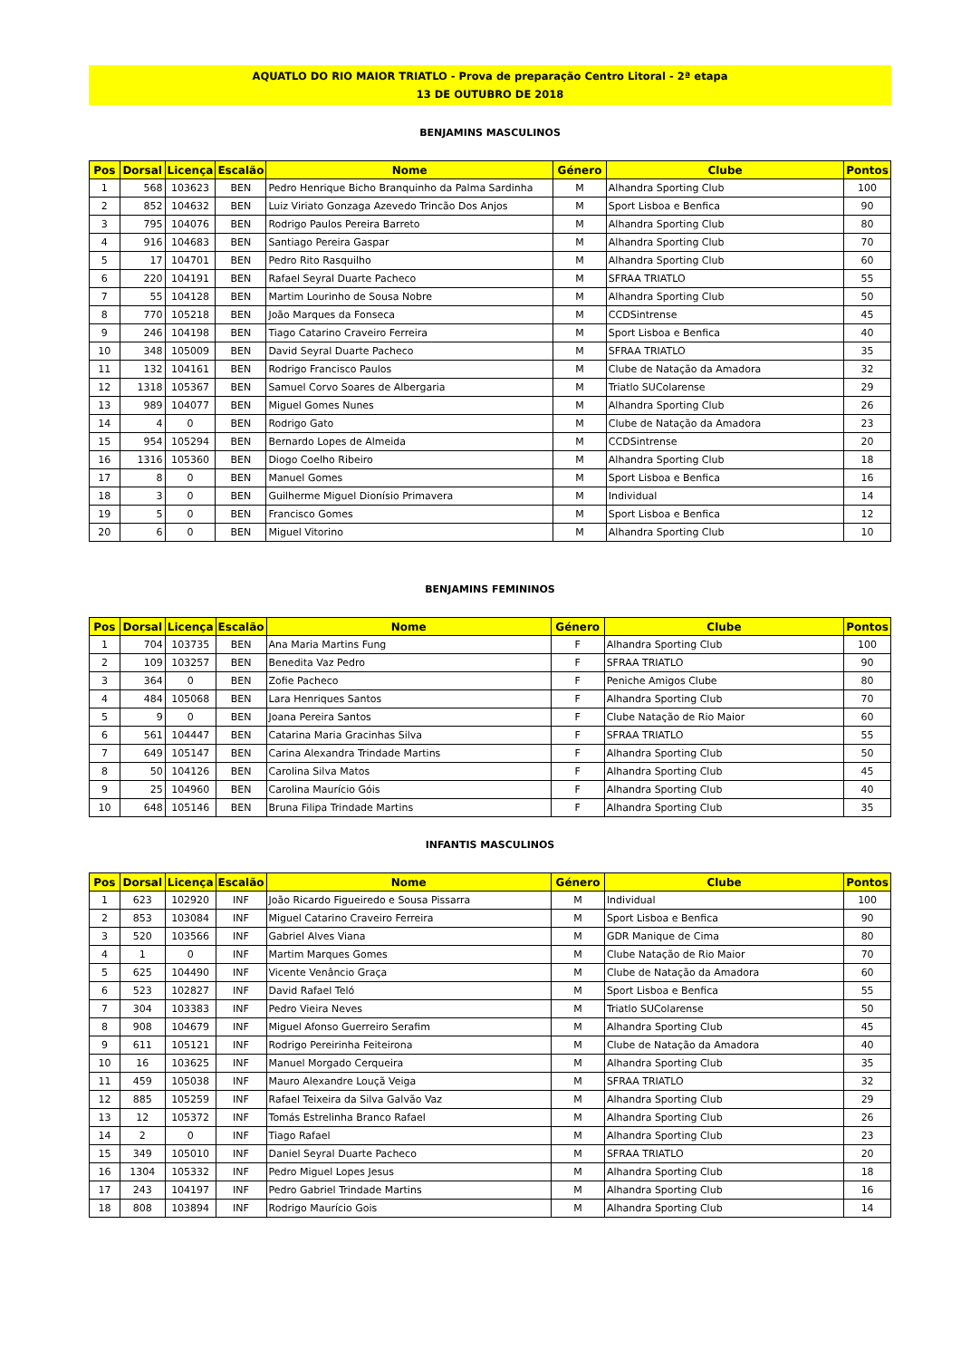AQUATLO DO RIO MAIOR TRIATLO - Prova de preparação Centro Litoral - 2ª etapa
13 DE OUTUBRO DE 2018
BENJAMINS MASCULINOS
| Pos | Dorsal | Licença | Escalão | Nome | Género | Clube | Pontos |
| --- | --- | --- | --- | --- | --- | --- | --- |
| 1 | 568 | 103623 | BEN | Pedro Henrique Bicho Branquinho da Palma Sardinha | M | Alhandra Sporting Club | 100 |
| 2 | 852 | 104632 | BEN | Luiz Viriato Gonzaga Azevedo Trincão Dos Anjos | M | Sport Lisboa e Benfica | 90 |
| 3 | 795 | 104076 | BEN | Rodrigo Paulos Pereira Barreto | M | Alhandra Sporting Club | 80 |
| 4 | 916 | 104683 | BEN | Santiago Pereira Gaspar | M | Alhandra Sporting Club | 70 |
| 5 | 17 | 104701 | BEN | Pedro Rito Rasquilho | M | Alhandra Sporting Club | 60 |
| 6 | 220 | 104191 | BEN | Rafael Seyral Duarte Pacheco | M | SFRAA TRIATLO | 55 |
| 7 | 55 | 104128 | BEN | Martim Lourinho de Sousa Nobre | M | Alhandra Sporting Club | 50 |
| 8 | 770 | 105218 | BEN | João Marques da Fonseca | M | CCDSintrense | 45 |
| 9 | 246 | 104198 | BEN | Tiago Catarino Craveiro Ferreira | M | Sport Lisboa e Benfica | 40 |
| 10 | 348 | 105009 | BEN | David Seyral Duarte Pacheco | M | SFRAA TRIATLO | 35 |
| 11 | 132 | 104161 | BEN | Rodrigo Francisco Paulos | M | Clube de Natação da Amadora | 32 |
| 12 | 1318 | 105367 | BEN | Samuel Corvo Soares de Albergaria | M | Triatlo SUColarense | 29 |
| 13 | 989 | 104077 | BEN | Miguel Gomes Nunes | M | Alhandra Sporting Club | 26 |
| 14 | 4 | 0 | BEN | Rodrigo Gato | M | Clube de Natação da Amadora | 23 |
| 15 | 954 | 105294 | BEN | Bernardo Lopes de Almeida | M | CCDSintrense | 20 |
| 16 | 1316 | 105360 | BEN | Diogo Coelho Ribeiro | M | Alhandra Sporting Club | 18 |
| 17 | 8 | 0 | BEN | Manuel Gomes | M | Sport Lisboa e Benfica | 16 |
| 18 | 3 | 0 | BEN | Guilherme Miguel Dionísio Primavera | M | Individual | 14 |
| 19 | 5 | 0 | BEN | Francisco Gomes | M | Sport Lisboa e Benfica | 12 |
| 20 | 6 | 0 | BEN | Miguel Vitorino | M | Alhandra Sporting Club | 10 |
BENJAMINS FEMININOS
| Pos | Dorsal | Licença | Escalão | Nome | Género | Clube | Pontos |
| --- | --- | --- | --- | --- | --- | --- | --- |
| 1 | 704 | 103735 | BEN | Ana Maria Martins Fung | F | Alhandra Sporting Club | 100 |
| 2 | 109 | 103257 | BEN | Benedita Vaz Pedro | F | SFRAA TRIATLO | 90 |
| 3 | 364 | 0 | BEN | Zofie Pacheco | F | Peniche Amigos Clube | 80 |
| 4 | 484 | 105068 | BEN | Lara Henriques Santos | F | Alhandra Sporting Club | 70 |
| 5 | 9 | 0 | BEN | Joana Pereira Santos | F | Clube Natação de Rio Maior | 60 |
| 6 | 561 | 104447 | BEN | Catarina Maria Gracinhas Silva | F | SFRAA TRIATLO | 55 |
| 7 | 649 | 105147 | BEN | Carina Alexandra Trindade Martins | F | Alhandra Sporting Club | 50 |
| 8 | 50 | 104126 | BEN | Carolina Silva Matos | F | Alhandra Sporting Club | 45 |
| 9 | 25 | 104960 | BEN | Carolina Maurício Góis | F | Alhandra Sporting Club | 40 |
| 10 | 648 | 105146 | BEN | Bruna Filipa Trindade Martins | F | Alhandra Sporting Club | 35 |
INFANTIS MASCULINOS
| Pos | Dorsal | Licença | Escalão | Nome | Género | Clube | Pontos |
| --- | --- | --- | --- | --- | --- | --- | --- |
| 1 | 623 | 102920 | INF | João Ricardo Figueiredo e Sousa Pissarra | M | Individual | 100 |
| 2 | 853 | 103084 | INF | Miguel Catarino Craveiro Ferreira | M | Sport Lisboa e Benfica | 90 |
| 3 | 520 | 103566 | INF | Gabriel Alves Viana | M | GDR Manique de Cima | 80 |
| 4 | 1 | 0 | INF | Martim Marques Gomes | M | Clube Natação de Rio Maior | 70 |
| 5 | 625 | 104490 | INF | Vicente Venâncio Graça | M | Clube de Natação da Amadora | 60 |
| 6 | 523 | 102827 | INF | David Rafael Teló | M | Sport Lisboa e Benfica | 55 |
| 7 | 304 | 103383 | INF | Pedro Vieira Neves | M | Triatlo SUColarense | 50 |
| 8 | 908 | 104679 | INF | Miguel Afonso Guerreiro Serafim | M | Alhandra Sporting Club | 45 |
| 9 | 611 | 105121 | INF | Rodrigo Pereirinha Feiteirona | M | Clube de Natação da Amadora | 40 |
| 10 | 16 | 103625 | INF | Manuel Morgado Cerqueira | M | Alhandra Sporting Club | 35 |
| 11 | 459 | 105038 | INF | Mauro Alexandre Louçã Veiga | M | SFRAA TRIATLO | 32 |
| 12 | 885 | 105259 | INF | Rafael Teixeira da Silva Galvão Vaz | M | Alhandra Sporting Club | 29 |
| 13 | 12 | 105372 | INF | Tomás Estrelinha Branco Rafael | M | Alhandra Sporting Club | 26 |
| 14 | 2 | 0 | INF | Tiago Rafael | M | Alhandra Sporting Club | 23 |
| 15 | 349 | 105010 | INF | Daniel Seyral Duarte Pacheco | M | SFRAA TRIATLO | 20 |
| 16 | 1304 | 105332 | INF | Pedro Miguel Lopes Jesus | M | Alhandra Sporting Club | 18 |
| 17 | 243 | 104197 | INF | Pedro Gabriel Trindade Martins | M | Alhandra Sporting Club | 16 |
| 18 | 808 | 103894 | INF | Rodrigo Maurício Gois | M | Alhandra Sporting Club | 14 |